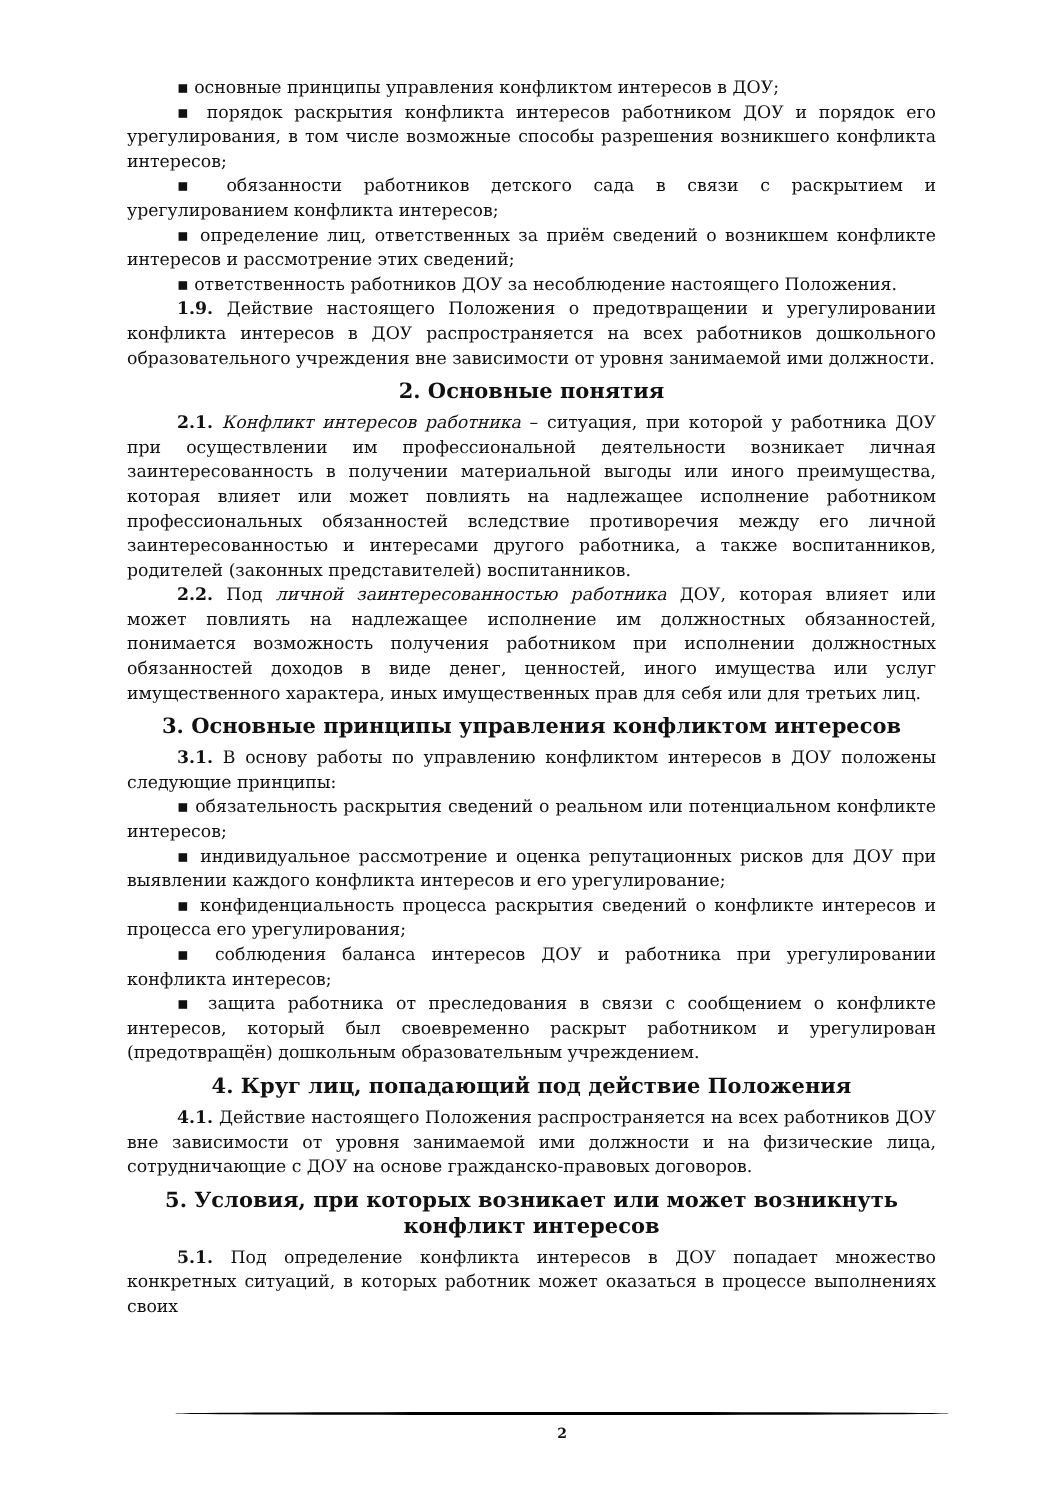▪ основные принципы управления конфликтом интересов в ДОУ;
▪ порядок раскрытия конфликта интересов работником ДОУ и порядок его урегулирования, в том числе возможные способы разрешения возникшего конфликта интересов;
▪ обязанности работников детского сада в связи с раскрытием и урегулированием конфликта интересов;
▪ определение лиц, ответственных за приём сведений о возникшем конфликте интересов и рассмотрение этих сведений;
▪ ответственность работников ДОУ за несоблюдение настоящего Положения.
1.9. Действие настоящего Положения о предотвращении и урегулировании конфликта интересов в ДОУ распространяется на всех работников дошкольного образовательного учреждения вне зависимости от уровня занимаемой ими должности.
2. Основные понятия
2.1. Конфликт интересов работника – ситуация, при которой у работника ДОУ при осуществлении им профессиональной деятельности возникает личная заинтересованность в получении материальной выгоды или иного преимущества, которая влияет или может повлиять на надлежащее исполнение работником профессиональных обязанностей вследствие противоречия между его личной заинтересованностью и интересами другого работника, а также воспитанников, родителей (законных представителей) воспитанников.
2.2. Под личной заинтересованностью работника ДОУ, которая влияет или может повлиять на надлежащее исполнение им должностных обязанностей, понимается возможность получения работником при исполнении должностных обязанностей доходов в виде денег, ценностей, иного имущества или услуг имущественного характера, иных имущественных прав для себя или для третьих лиц.
3. Основные принципы управления конфликтом интересов
3.1. В основу работы по управлению конфликтом интересов в ДОУ положены следующие принципы:
▪ обязательность раскрытия сведений о реальном или потенциальном конфликте интересов;
▪ индивидуальное рассмотрение и оценка репутационных рисков для ДОУ при выявлении каждого конфликта интересов и его урегулирование;
▪ конфиденциальность процесса раскрытия сведений о конфликте интересов и процесса его урегулирования;
▪ соблюдения баланса интересов ДОУ и работника при урегулировании конфликта интересов;
▪ защита работника от преследования в связи с сообщением о конфликте интересов, который был своевременно раскрыт работником и урегулирован (предотвращён) дошкольным образовательным учреждением.
4. Круг лиц, попадающий под действие Положения
4.1. Действие настоящего Положения распространяется на всех работников ДОУ вне зависимости от уровня занимаемой ими должности и на физические лица, сотрудничающие с ДОУ на основе гражданско-правовых договоров.
5. Условия, при которых возникает или может возникнуть конфликт интересов
5.1. Под определение конфликта интересов в ДОУ попадает множество конкретных ситуаций, в которых работник может оказаться в процессе выполнениях своих
2